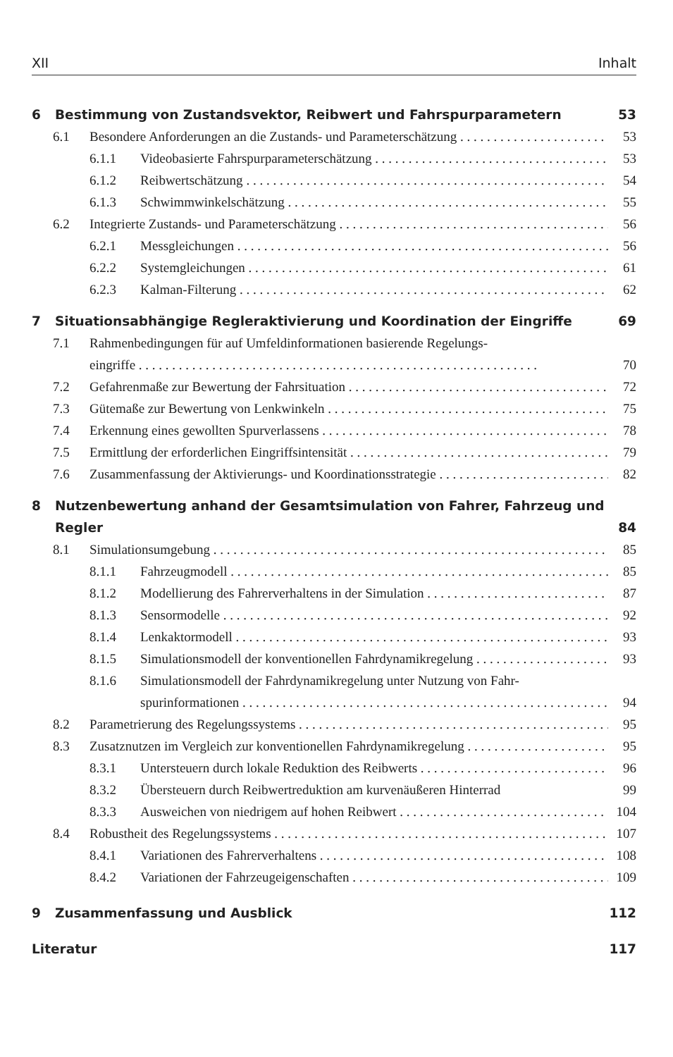XII Inhalt
6 Bestimmung von Zustandsvektor, Reibwert und Fahrspurparametern 53
6.1 Besondere Anforderungen an die Zustands- und Parameterschätzung 53
6.1.1 Videobasierte Fahrspurparameterschätzung 53
6.1.2 Reibwertschätzung 54
6.1.3 Schwimmwinkelschätzung 55
6.2 Integrierte Zustands- und Parameterschätzung 56
6.2.1 Messgleichungen 56
6.2.2 Systemgleichungen 61
6.2.3 Kalman-Filterung 62
7 Situationsabhängige Regleraktivierung und Koordination der Eingriffe 69
7.1 Rahmenbedingungen für auf Umfeldinformationen basierende Regelungs-
eingriffe 70
7.2 Gefahrenmaße zur Bewertung der Fahrsituation 72
7.3 Gütemaße zur Bewertung von Lenkwinkeln 75
7.4 Erkennung eines gewollten Spurverlassens 78
7.5 Ermittlung der erforderlichen Eingriffsintensität 79
7.6 Zusammenfassung der Aktivierungs- und Koordinationsstrategie 82
8 Nutzenbewertung anhand der Gesamtsimulation von Fahrer, Fahrzeug und Regler 84
8.1 Simulationsumgebung 85
8.1.1 Fahrzeugmodell 85
8.1.2 Modellierung des Fahrerverhaltens in der Simulation 87
8.1.3 Sensormodelle 92
8.1.4 Lenkaktormodell 93
8.1.5 Simulationsmodell der konventionellen Fahrdynamikregelung 93
8.1.6 Simulationsmodell der Fahrdynamikregelung unter Nutzung von Fahr-
spurinformationen 94
8.2 Parametrierung des Regelungssystems 95
8.3 Zusatznutzen im Vergleich zur konventionellen Fahrdynamikregelung 95
8.3.1 Untersteuern durch lokale Reduktion des Reibwerts 96
8.3.2 Übersteuern durch Reibwertreduktion am kurvenäußeren Hinterrad 99
8.3.3 Ausweichen von niedrigem auf hohen Reibwert 104
8.4 Robustheit des Regelungssystems 107
8.4.1 Variationen des Fahrerverhaltens 108
8.4.2 Variationen der Fahrzeugeigenschaften 109
9 Zusammenfassung und Ausblick 112
Literatur 117